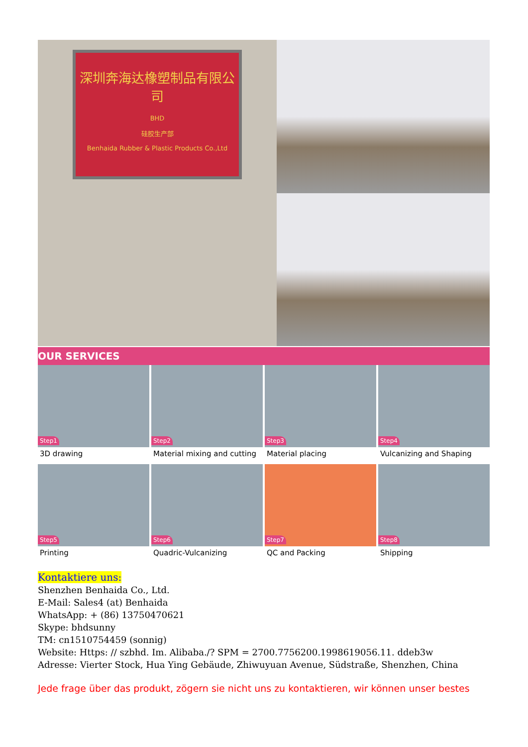深圳奔海达橡塑制品有限公司
BHD
硅胶生产部
Benhaida Rubber & Plastic Products Co.,Ltd
OUR SERVICES
Step1
3D drawing
Step2
Material mixing and cutting
Step3
Material placing
Step4
Vulcanizing and Shaping
Step5
Printing
Step6
Quadric-Vulcanizing
Step7
QC and Packing
Step8
Shipping
Kontaktiere uns:
Shenzhen Benhaida Co., Ltd.
E-Mail: Sales4 (at) Benhaida
WhatsApp: + (86) 13750470621
Skype: bhdsunny
TM: cn1510754459 (sonnig)
Website: Https: // szbhd. Im. Alibaba./? SPM = 2700.7756200.1998619056.11. ddeb3w
Adresse: Vierter Stock, Hua Ying Gebäude, Zhiwuyuan Avenue, Südstraße, Shenzhen, China
Jede frage über das produkt, zögern sie nicht uns zu kontaktieren, wir können unser bestes